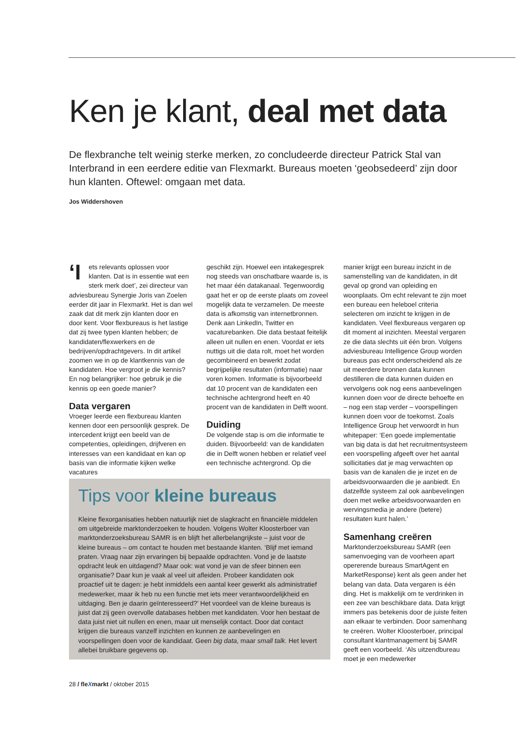Ken je klant, deal met data
De flexbranche telt weinig sterke merken, zo concludeerde directeur Patrick Stal van Interbrand in een eerdere editie van Flexmarkt. Bureaus moeten ‘geobsedeerd’ zijn door hun klanten. Oftewel: omgaan met data.
Jos Widdershoven
‘I ets relevants oplossen voor klanten. Dat is in essentie wat een sterk merk doet’, zei directeur van adviesbureau Synergie Joris van Zoelen eerder dit jaar in Flexmarkt. Het is dan wel zaak dat dit merk zijn klanten door en door kent. Voor flexbureaus is het lastige dat zij twee typen klanten hebben; de kandidaten/flexwerkers en de bedrijven/opdrachtgevers. In dit artikel zoomen we in op de klantkennis van de kandidaten. Hoe vergroot je die kennis? En nog belangrijker: hoe gebruik je die kennis op een goede manier?
Data vergaren
Vroeger leerde een flexbureau klanten kennen door een persoonlijk gesprek. De intercedent krijgt een beeld van de competenties, opleidingen, drijfveren en interesses van een kandidaat en kan op basis van die informatie kijken welke vacatures
geschikt zijn. Hoewel een intakegesprek nog steeds van onschatbare waarde is, is het maar één datakanaal. Tegenwoordig gaat het er op de eerste plaats om zoveel mogelijk data te verzamelen. De meeste data is afkomstig van internetbronnen. Denk aan LinkedIn, Twitter en vacaturebanken. Die data bestaat feitelijk alleen uit nullen en enen. Voordat er iets nuttigs uit die data rolt, moet het worden gecombineerd en bewerkt zodat begrijpelijke resultaten (informatie) naar voren komen. Informatie is bijvoorbeeld dat 10 procent van de kandidaten een technische achtergrond heeft en 40 procent van de kandidaten in Delft woont.
Duiding
De volgende stap is om die informatie te duiden. Bijvoorbeeld: van de kandidaten die in Delft wonen hebben er relatief veel een technische achtergrond. Op die
manier krijgt een bureau inzicht in de samenstelling van de kandidaten, in dit geval op grond van opleiding en woonplaats. Om echt relevant te zijn moet een bureau een heleboel criteria selecteren om inzicht te krijgen in de kandidaten. Veel flexbureaus vergaren op dit moment al inzichten. Meestal vergaren ze die data slechts uit één bron. Volgens adviesbureau Intelligence Group worden bureaus pas echt onderscheidend als ze uit meerdere bronnen data kunnen destilleren die data kunnen duiden en vervolgens ook nog eens aanbevelingen kunnen doen voor de directe behoefte en – nog een stap verder – voorspellingen kunnen doen voor de toekomst. Zoals Intelligence Group het verwoordt in hun whitepaper: ‘Een goede implementatie van big data is dat het recruitmentsysteem een voorspelling afgeeft over het aantal sollicitaties dat je mag verwachten op basis van de kanalen die je inzet en de arbeidsvoorwaarden die je aanbiedt. En datzelfde systeem zal ook aanbevelingen doen met welke arbeidsvoorwaarden en wervingsmedia je andere (betere) resultaten kunt halen.’
Samenhang creëren
Marktonderzoeksbureau SAMR (een samenvoeging van de voorheen apart opererende bureaus SmartAgent en MarketResponse) kent als geen ander het belang van data. Data vergaren is één ding. Het is makkelijk om te verdrinken in een zee van beschikbare data. Data krijgt immers pas betekenis door de juiste feiten aan elkaar te verbinden. Door samenhang te creëren. Wolter Kloosterboer, principal consultant klantmanagement bij SAMR geeft een voorbeeld. ‘Als uitzendbureau moet je een medewerker
Tips voor kleine bureaus
Kleine flexorganisaties hebben natuurlijk niet de slagkracht en financiële middelen om uitgebreide marktonderzoeken te houden. Volgens Wolter Kloosterboer van marktonderzoeksbureau SAMR is en blijft het allerbelangrijkste – juist voor de kleine bureaus – om contact te houden met bestaande klanten. ‘Blijf met iemand praten. Vraag naar zijn ervaringen bij bepaalde opdrachten. Vond je de laatste opdracht leuk en uitdagend? Maar ook: wat vond je van de sfeer binnen een organisatie? Daar kun je vaak al veel uit afleiden. Probeer kandidaten ook proactief uit te dagen: je hebt inmiddels een aantal keer gewerkt als administratief medewerker, maar ik heb nu een functie met iets meer verantwoordelijkheid en uitdaging. Ben je daarin geïnteresseerd?’ Het voordeel van de kleine bureaus is juist dat zij geen overvolle databases hebben met kandidaten. Voor hen bestaat de data juist niet uit nullen en enen, maar uit menselijk contact. Door dat contact krijgen die bureaus vanzelf inzichten en kunnen ze aanbevelingen en voorspellingen doen voor de kandidaat. Geen big data, maar small talk. Het levert allebei bruikbare gegevens op.
28 / fleXmarkt / oktober 2015